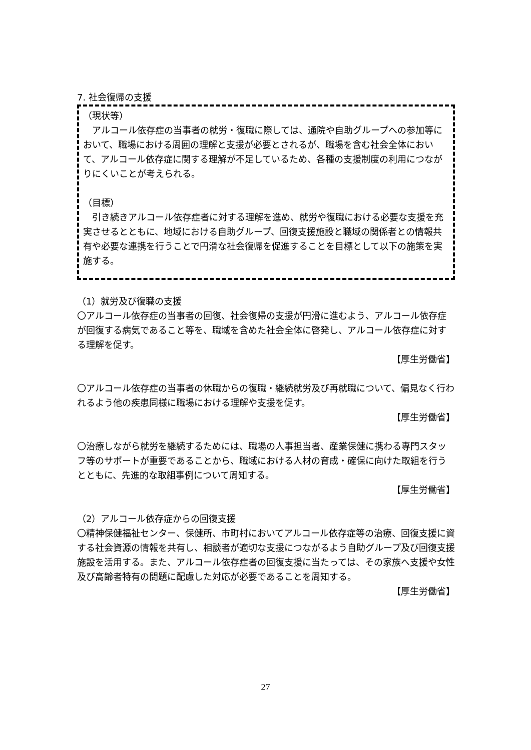7. 社会復帰の支援
（現状等）
　アルコール依存症の当事者の就労・復職に際しては、通院や自助グループへの参加等において、職場における周囲の理解と支援が必要とされるが、職場を含む社会全体において、アルコール依存症に関する理解が不足しているため、各種の支援制度の利用につながりにくいことが考えられる。
（目標）
　引き続きアルコール依存症者に対する理解を進め、就労や復職における必要な支援を充実させるとともに、地域における自助グループ、回復支援施設と職域の関係者との情報共有や必要な連携を行うことで円滑な社会復帰を促進することを目標として以下の施策を実施する。
（1）就労及び復職の支援
〇アルコール依存症の当事者の回復、社会復帰の支援が円滑に進むよう、アルコール依存症が回復する病気であること等を、職域を含めた社会全体に啓発し、アルコール依存症に対する理解を促す。
【厚生労働省】
〇アルコール依存症の当事者の休職からの復職・継続就労及び再就職について、偏見なく行われるよう他の疾患同様に職場における理解や支援を促す。
【厚生労働省】
〇治療しながら就労を継続するためには、職場の人事担当者、産業保健に携わる専門スタッフ等のサポートが重要であることから、職域における人材の育成・確保に向けた取組を行うとともに、先進的な取組事例について周知する。
【厚生労働省】
（2）アルコール依存症からの回復支援
〇精神保健福祉センター、保健所、市町村においてアルコール依存症等の治療、回復支援に資する社会資源の情報を共有し、相談者が適切な支援につながるよう自助グループ及び回復支援施設を活用する。また、アルコール依存症者の回復支援に当たっては、その家族へ支援や女性及び高齢者特有の問題に配慮した対応が必要であることを周知する。
【厚生労働省】
27